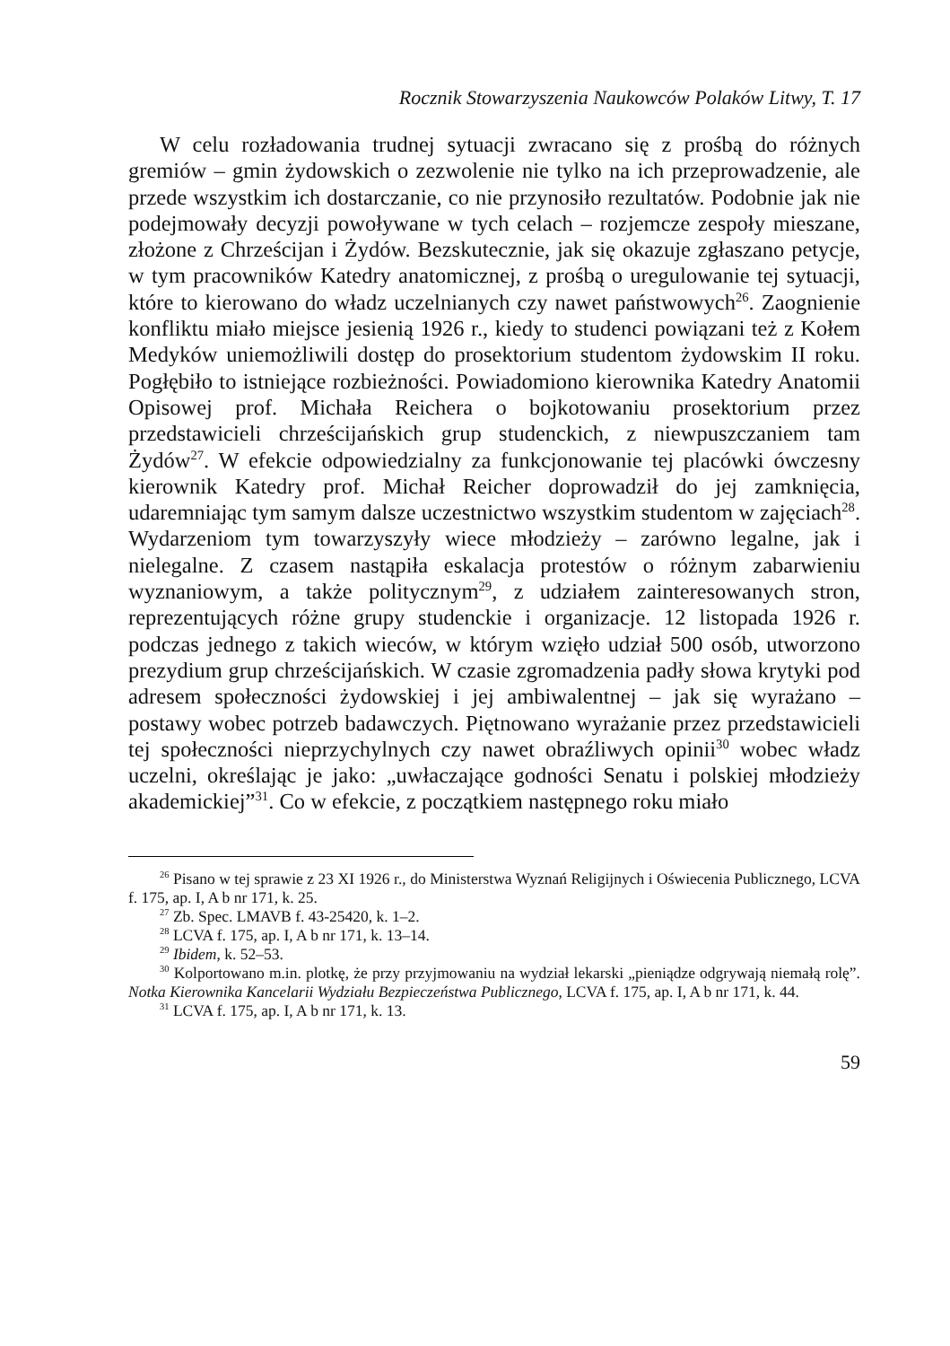Rocznik Stowarzyszenia Naukowców Polaków Litwy, T. 17
W celu rozładowania trudnej sytuacji zwracano się z prośbą do różnych gremiów – gmin żydowskich o zezwolenie nie tylko na ich przeprowadzenie, ale przede wszystkim ich dostarczanie, co nie przynosiło rezultatów. Podobnie jak nie podejmowały decyzji powoływane w tych celach – rozjemcze zespoły mieszane, złożone z Chrześcijan i Żydów. Bezskutecznie, jak się okazuje zgłaszano petycje, w tym pracowników Katedry anatomicznej, z prośbą o uregulowanie tej sytuacji, które to kierowano do władz uczelnianych czy nawet państwowych<sup>26</sup>. Zaognienie konfliktu miało miejsce jesienią 1926 r., kiedy to studenci powiązani też z Kołem Medyków uniemożliwili dostęp do prosektorium studentom żydowskim II roku. Pogłębiło to istniejące rozbieżności. Powiadomiono kierownika Katedry Anatomii Opisowej prof. Michała Reichera o bojkotowaniu prosektorium przez przedstawicieli chrześcijańskich grup studenckich, z niewpuszczaniem tam Żydów<sup>27</sup>. W efekcie odpowiedzialny za funkcjonowanie tej placówki ówczesny kierownik Katedry prof. Michał Reicher doprowadził do jej zamknięcia, udaremniając tym samym dalsze uczestnictwo wszystkim studentom w zajęciach<sup>28</sup>. Wydarzeniom tym towarzyszyły wiece młodzieży – zarówno legalne, jak i nielegalne. Z czasem nastąpiła eskalacja protestów o różnym zabarwieniu wyznaniowym, a także politycznym<sup>29</sup>, z udziałem zainteresowanych stron, reprezentujących różne grupy studenckie i organizacje. 12 listopada 1926 r. podczas jednego z takich wieców, w którym wzięło udział 500 osób, utworzono prezydium grup chrześcijańskich. W czasie zgromadzenia padły słowa krytyki pod adresem społeczności żydowskiej i jej ambiwalentnej – jak się wyrażano – postawy wobec potrzeb badawczych. Piętnowano wyrażanie przez przedstawicieli tej społeczności nieprzychylnych czy nawet obraźliwych opinii<sup>30</sup> wobec władz uczelni, określając je jako: „uwłaczające godności Senatu i polskiej młodzieży akademickiej”<sup>31</sup>. Co w efekcie, z początkiem następnego roku miało
<sup>26</sup> Pisano w tej sprawie z 23 XI 1926 r., do Ministerstwa Wyznań Religijnych i Oświecenia Publicznego, LCVA f. 175, ap. I, A b nr 171, k. 25.
<sup>27</sup> Zb. Spec. LMAVB f. 43-25420, k. 1–2.
<sup>28</sup> LCVA f. 175, ap. I, A b nr 171, k. 13–14.
<sup>29</sup> Ibidem, k. 52–53.
<sup>30</sup> Kolportowano m.in. plotkę, że przy przyjmowaniu na wydział lekarski „pieniądze odgrywają niemałą rolę”. Notka Kierownika Kancelarii Wydziału Bezpieczeństwa Publicznego, LCVA f. 175, ap. I, A b nr 171, k. 44.
<sup>31</sup> LCVA f. 175, ap. I, A b nr 171, k. 13.
59